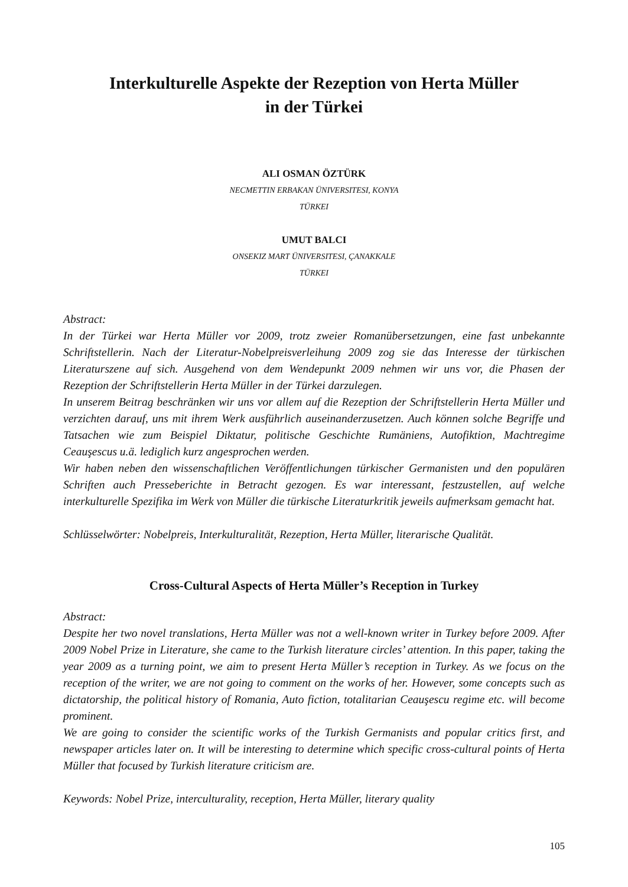Interkulturelle Aspekte der Rezeption von Herta Müller
in der Türkei
ALI OSMAN ÖZTÜRK
NECMETTIN ERBAKAN ÜNIVERSITESI, KONYA
TÜRKEI
UMUT BALCI
ONSEKIZ MART ÜNIVERSITESI, ÇANAKKALE
TÜRKEI
Abstract:
In der Türkei war Herta Müller vor 2009, trotz zweier Romanübersetzungen, eine fast unbekannte Schriftstellerin. Nach der Literatur-Nobelpreisverleihung 2009 zog sie das Interesse der türkischen Literaturszene auf sich. Ausgehend von dem Wendepunkt 2009 nehmen wir uns vor, die Phasen der Rezeption der Schriftstellerin Herta Müller in der Türkei darzulegen.
In unserem Beitrag beschränken wir uns vor allem auf die Rezeption der Schriftstellerin Herta Müller und verzichten darauf, uns mit ihrem Werk ausführlich auseinanderzusetzen. Auch können solche Begriffe und Tatsachen wie zum Beispiel Diktatur, politische Geschichte Rumäniens, Autofiktion, Machtregime Ceauşescus u.ä. lediglich kurz angesprochen werden.
Wir haben neben den wissenschaftlichen Veröffentlichungen türkischer Germanisten und den populären Schriften auch Presseberichte in Betracht gezogen. Es war interessant, festzustellen, auf welche interkulturelle Spezifika im Werk von Müller die türkische Literaturkritik jeweils aufmerksam gemacht hat.
Schlüsselwörter: Nobelpreis, Interkulturalität, Rezeption, Herta Müller, literarische Qualität.
Cross-Cultural Aspects of Herta Müller’s Reception in Turkey
Abstract:
Despite her two novel translations, Herta Müller was not a well-known writer in Turkey before 2009. After 2009 Nobel Prize in Literature, she came to the Turkish literature circles’ attention. In this paper, taking the year 2009 as a turning point, we aim to present Herta Müller’s reception in Turkey. As we focus on the reception of the writer, we are not going to comment on the works of her. However, some concepts such as dictatorship, the political history of Romania, Auto fiction, totalitarian Ceauşescu regime etc. will become prominent.
We are going to consider the scientific works of the Turkish Germanists and popular critics first, and newspaper articles later on. It will be interesting to determine which specific cross-cultural points of Herta Müller that focused by Turkish literature criticism are.
Keywords: Nobel Prize, interculturality, reception, Herta Müller, literary quality
105